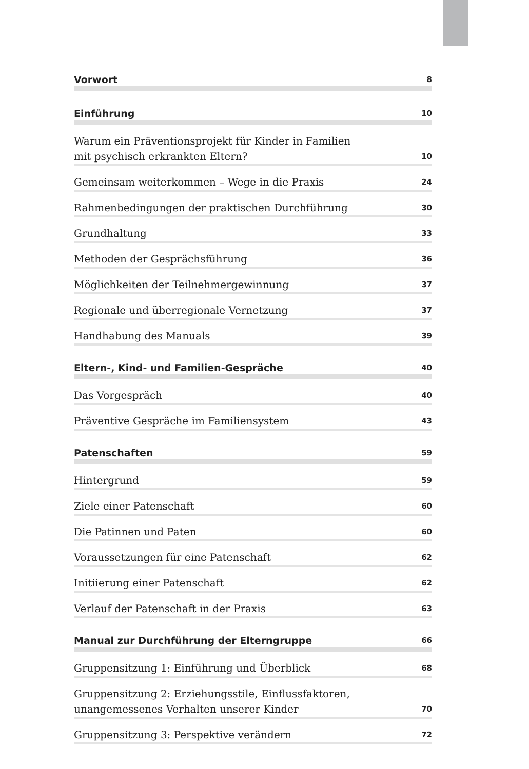Vorwort 8
Einführung 10
Warum ein Präventionsprojekt für Kinder in Familien
mit psychisch erkrankten Eltern? 10
Gemeinsam weiterkommen – Wege in die Praxis 24
Rahmenbedingungen der praktischen Durchführung 30
Grundhaltung 33
Methoden der Gesprächsführung 36
Möglichkeiten der Teilnehmergewinnung 37
Regionale und überregionale Vernetzung 37
Handhabung des Manuals 39
Eltern-, Kind- und Familien-Gespräche 40
Das Vorgespräch 40
Präventive Gespräche im Familiensystem 43
Patenschaften 59
Hintergrund 59
Ziele einer Patenschaft 60
Die Patinnen und Paten 60
Voraussetzungen für eine Patenschaft 62
Initiierung einer Patenschaft 62
Verlauf der Patenschaft in der Praxis 63
Manual zur Durchführung der Elterngruppe 66
Gruppensitzung 1: Einführung und Überblick 68
Gruppensitzung 2: Erziehungsstile, Einflussfaktoren,
unangemessenes Verhalten unserer Kinder 70
Gruppensitzung 3: Perspektive verändern 72